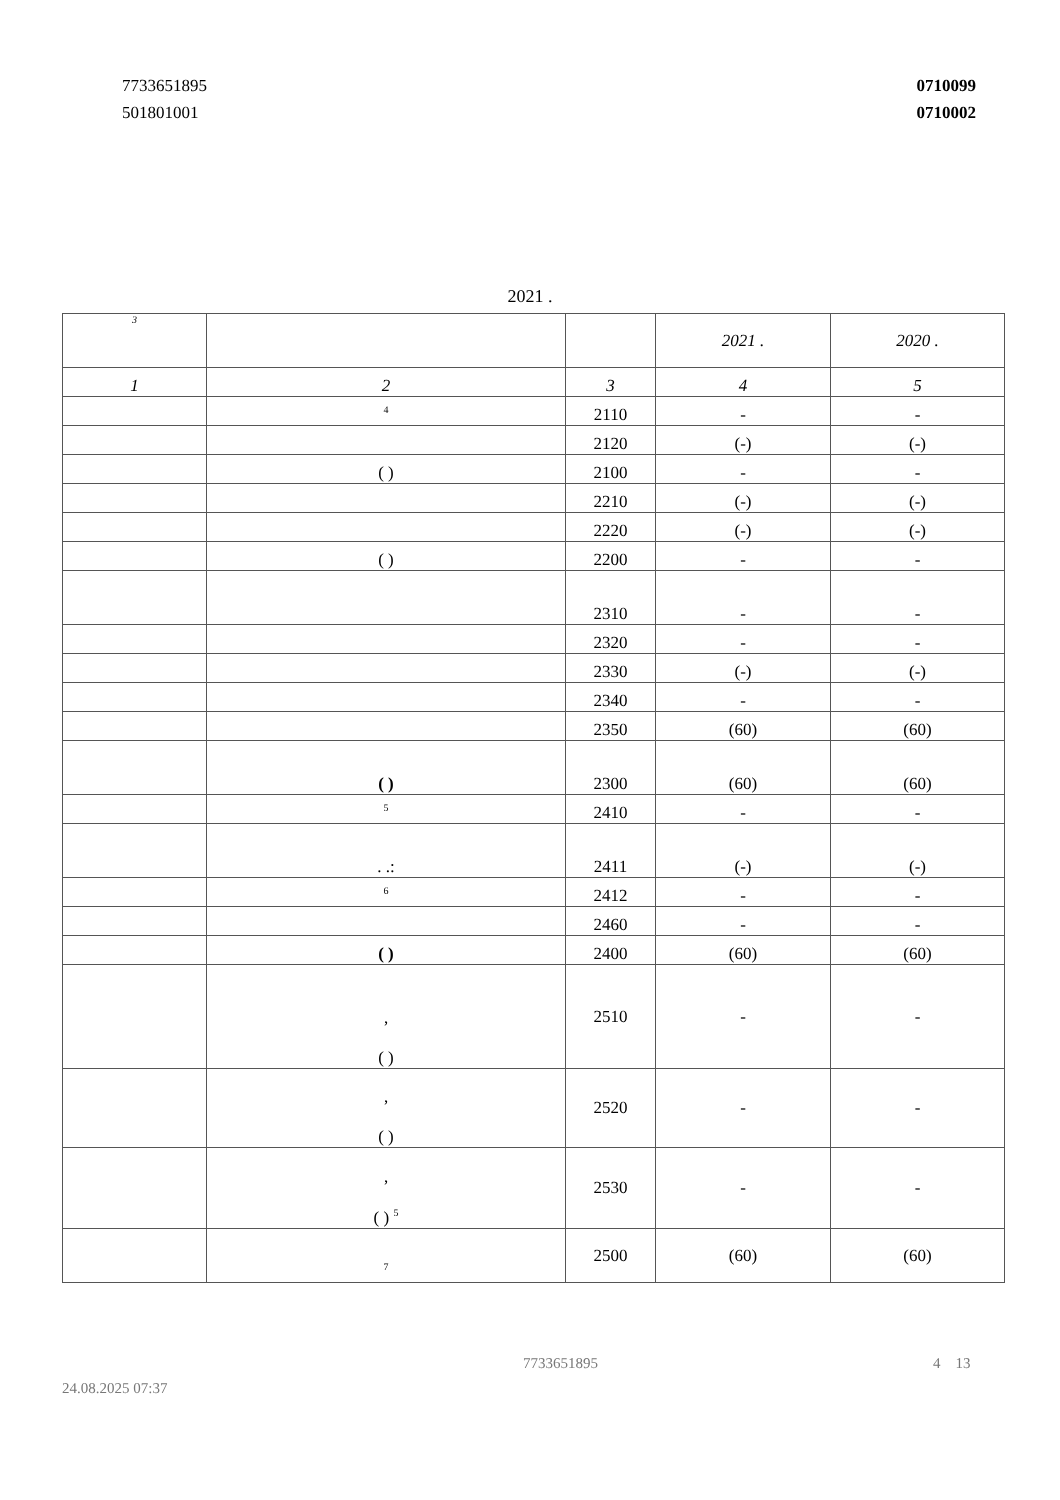7733651895
501801001
0710099
0710002
2021 .
| <sup>3</sup> | | | 2021 . | 2020 . |
| --- | --- | --- | --- | --- |
| 1 | 2 | 3 | 4 | 5 |
| | <sup>4</sup> | 2110 | - | - |
| | | 2120 | (-) | (-) |
| | ( ) | 2100 | - | - |
| | | 2210 | (-) | (-) |
| | | 2220 | (-) | (-) |
| | ( ) | 2200 | - | - |
| | | 2310 | - | - |
| | | 2320 | - | - |
| | | 2330 | (-) | (-) |
| | | 2340 | - | - |
| | | 2350 | (60) | (60) |
| | ( ) | 2300 | (60) | (60) |
| | <sup>5</sup> | 2410 | - | - |
| | . .: | 2411 | (-) | (-) |
| | <sup>6</sup> | 2412 | - | - |
| | | 2460 | - | - |
| | ( ) | 2400 | (60) | (60) |
| | , ( ) | 2510 | - | - |
| | , ( ) | 2520 | - | - |
| | , ( ) <sup>5</sup> | 2530 | - | - |
| | <sup>7</sup> | 2500 | (60) | (60) |
7733651895 4 13
24.08.2025 07:37